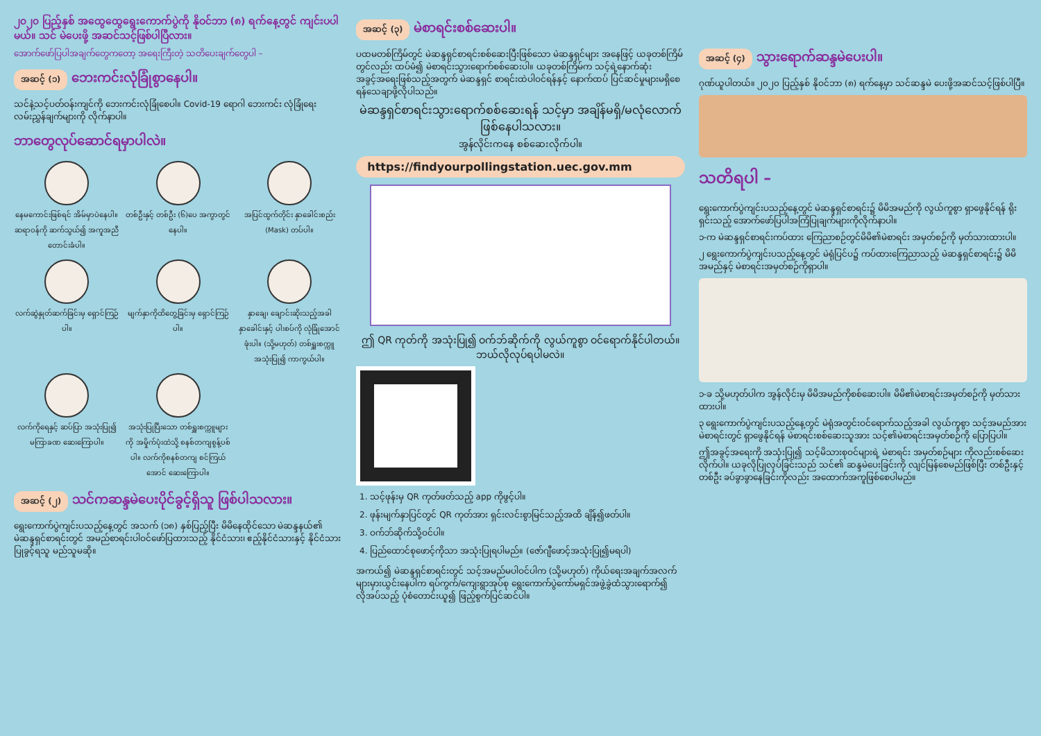၂၀၂၀ ပြည့်နှစ် အထွေထွေရွေးကောက်ပွဲကို နိုဝင်ဘာ (၈) ရက်နေ့တွင် ကျင်းပပါမယ်။ သင် မဲပေးဖို့ အဆင်သင့်ဖြစ်ပါပြီလား။
အောက်ဖော်ပြပါအချက်တွေကတော့ အရေးကြီးတဲ့ သတိပေးချက်တွေပါ –
အဆင့် (၁) ဘေးကင်းလုံခြုံစွာနေပါ။
သင်နဲ့သင့်ပတ်ဝန်းကျင်ကို ဘေးကင်းလုံခြုံစေပါ။ Covid-19 ရောဂါ ဘေးကင်း လုံခြုံရေးလမ်းညွှန်ချက်များကို လိုက်နာပါ။
ဘာတွေလုပ်ဆောင်ရမှာပါလဲ။
နေမကောင်းဖြစ်ရင် အိမ်မှာပဲနေပါ။ ဆရာဝန်ကို ဆက်သွယ်၍ အကူအညီတောင်းခံပါ။
တစ်ဦးနှင့် တစ်ဦး (၆)ပေ အကွာတွင်နေပါ။
အပြင်ထွက်တိုင်း နှာခေါင်းစည်း (Mask) တပ်ပါ။
လက်ဆွဲနှုတ်ဆက်ခြင်းမှ ရှောင်ကြဉ်ပါ။
မျက်နှာကိုထိတွေ့ခြင်းမှ ရှောင်ကြဉ်ပါ။
နှာချေ၊ ချောင်းဆိုးသည့်အခါ နှာခေါင်းနှင့် ပါးစပ်ကို လုံခြုံအောင်ဖုံးပါ။ (သို့မဟုတ်) တစ်ရှူးစက္ကူ အသုံးပြု၍ ကာကွယ်ပါ။
လက်ကိုရေနှင့် ဆပ်ပြာ အသုံးပြု၍ မကြာခဏ ဆေးကြောပါ။
အသုံးပြုပြီးသော တစ်ရှူးစက္ကူများကို အမှိုက်ပုံးထဲသို့ စနစ်တကျစွန့်ပစ်ပါ။ လက်ကိုစနစ်တကျ စင်ကြယ်အောင် ဆေးကြောပါ။
အဆင့် (၂) သင်ကဆန္ဒမဲပေးပိုင်ခွင့်ရှိသူ ဖြစ်ပါသလား။
ရွေးကောက်ပွဲကျင်းပသည့်နေ့တွင် အသက် (၁၈) နှစ်ပြည့်ပြီး မိမိနေထိုင်သော မဲဆန္ဒနယ်၏ မဲဆန္ဒရှင်စာရင်းတွင် အမည်စာရင်းပါဝင်ဖော်ပြထားသည့် နိုင်ငံသား၊ ဧည့်နိုင်ငံသားနှင့် နိုင်ငံသားပြုခွင့်ရသူ မည်သူမဆို။
အဆင့် (၃) မဲစာရင်းစစ်ဆေးပါ။
ပထမတစ်ကြိမ်တွင် မဲဆန္ဒရှင်စာရင်းစစ်ဆေးပြီးဖြစ်သော မဲဆန္ဒရှင်များ အနေဖြင့် ယခုတစ်ကြိမ်တွင်လည်း ထပ်မံ၍ မဲစာရင်းသွားရောက်စစ်ဆေးပါ။ ယခုတစ်ကြိမ်က သင့်ရဲ့နောက်ဆုံးအခွင့်အရေးဖြစ်သည့်အတွက် မဲဆန္ဒရှင် စာရင်းထဲပါဝင်ရန်နှင့် နောက်ထပ် ပြင်ဆင်မှုများမရှိစေရန်သေချာဖို့လိုပါသည်။
မဲဆန္ဒရှင်စာရင်းသွားရောက်စစ်ဆေးရန် သင့်မှာ အချိန်မရှိ/မလုံလောက် ဖြစ်နေပါသလား။
အွန်လိုင်းကနေ စစ်ဆေးလိုက်ပါ။
https://findyourpollingstation.uec.gov.mm
ဤ QR ကုတ်ကို အသုံးပြု၍ ဝက်ဘ်ဆိုက်ကို လွယ်ကူစွာ ဝင်ရောက်နိုင်ပါတယ်။ ဘယ်လိုလုပ်ရပါမလဲ။
1. သင့်ဖုန်းမှ QR ကုတ်ဖတ်သည့် app ကိုဖွင့်ပါ။
2. ဖုန်းမျက်နှာပြင်တွင် QR ကုတ်အား ရှင်းလင်းစွာမြင်သည့်အထိ ချိန်၍ဖတ်ပါ။
3. ဝက်ဘ်ဆိုက်သို့ဝင်ပါ။
4. ပြည်ထောင်စုဖောင့်ကိုသာ အသုံးပြုရပါမည်။ (ဇော်ဂျီဖောင့်အသုံးပြု၍မရပါ)
အကယ်၍ မဲဆန္ဒရှင်စာရင်းတွင် သင့်အမည်မပါဝင်ပါက (သို့မဟုတ်) ကိုယ်ရေးအချက်အလက်များမှားယွင်းနေပါက ရပ်ကွက်/ကျေးရွာအုပ်စု ရွေးကောက်ပွဲကော်မရှင်အဖွဲ့ခွဲထံသွားရောက်၍ လိုအပ်သည့် ပုံစံတောင်းယူ၍ ဖြည့်စွက်ပြင်ဆင်ပါ။
အဆင့် (၄) သွားရောက်ဆန္ဒမဲပေးပါ။
ဂုဏ်ယူပါတယ်။ ၂၀၂၀ ပြည့်နှစ် နိုဝင်ဘာ (၈) ရက်နေ့မှာ သင်ဆန္ဒမဲ ပေးဖို့အဆင်သင့်ဖြစ်ပါပြီ။
သတိရပါ –
ရွေးကောက်ပွဲကျင်းပသည့်နေ့တွင် မဲဆန္ဒရှင်စာရင်း၌ မိမိအမည်ကို လွယ်ကူစွာ ရှာဖွေနိုင်ရန် ရိုးရှင်းသည့် အောက်ဖော်ပြပါအကြံပြုချက်များကိုလိုက်နာပါ။
၁-က မဲဆန္ဒရှင်စာရင်းကပ်ထား ကြေညာစဉ်တွင်မိမိ၏မဲစာရင်း အမှတ်စဉ်ကို မှတ်သားထားပါ။
၂ ရွေးကောက်ပွဲကျင်းပသည့်နေ့တွင် မဲရုံပြင်ပ၌ ကပ်ထားကြေညာသည့် မဲဆန္ဒရှင်စာရင်း၌ မိမိအမည်နှင့် မဲစာရင်းအမှတ်စဉ်ကိုရှာပါ။
၁-ခ သို့မဟုတ်ပါက အွန်လိုင်းမှ မိမိအမည်ကိုစစ်ဆေးပါ။ မိမိ၏မဲစာရင်းအမှတ်စဉ်ကို မှတ်သားထားပါ။
၃ ရွေးကောက်ပွဲကျင်းပသည့်နေ့တွင် မဲရုံအတွင်းဝင်ရောက်သည့်အခါ လွယ်ကူစွာ သင့်အမည်အား မဲစာရင်းတွင် ရှာဖွေနိုင်ရန် မဲစာရင်းစစ်ဆေးသူအား သင့်၏မဲစာရင်းအမှတ်စဉ်ကို ပြောပြပါ။
ဤအခွင့်အရေးကို အသုံးပြု၍ သင့်မိသားစုဝင်များရဲ့ မဲစာရင်း အမှတ်စဉ်များ ကိုလည်းစစ်ဆေးလိုက်ပါ။ ယခုလိုပြုလုပ်ခြင်းသည် သင်၏ ဆန္ဒမဲပေးခြင်းကို လျင်မြန်စေမည်ဖြစ်ပြီး တစ်ဦးနှင့်တစ်ဦး ခပ်ခွာခွာနေခြင်းကိုလည်း အထောက်အကူဖြစ်စေပါမည်။